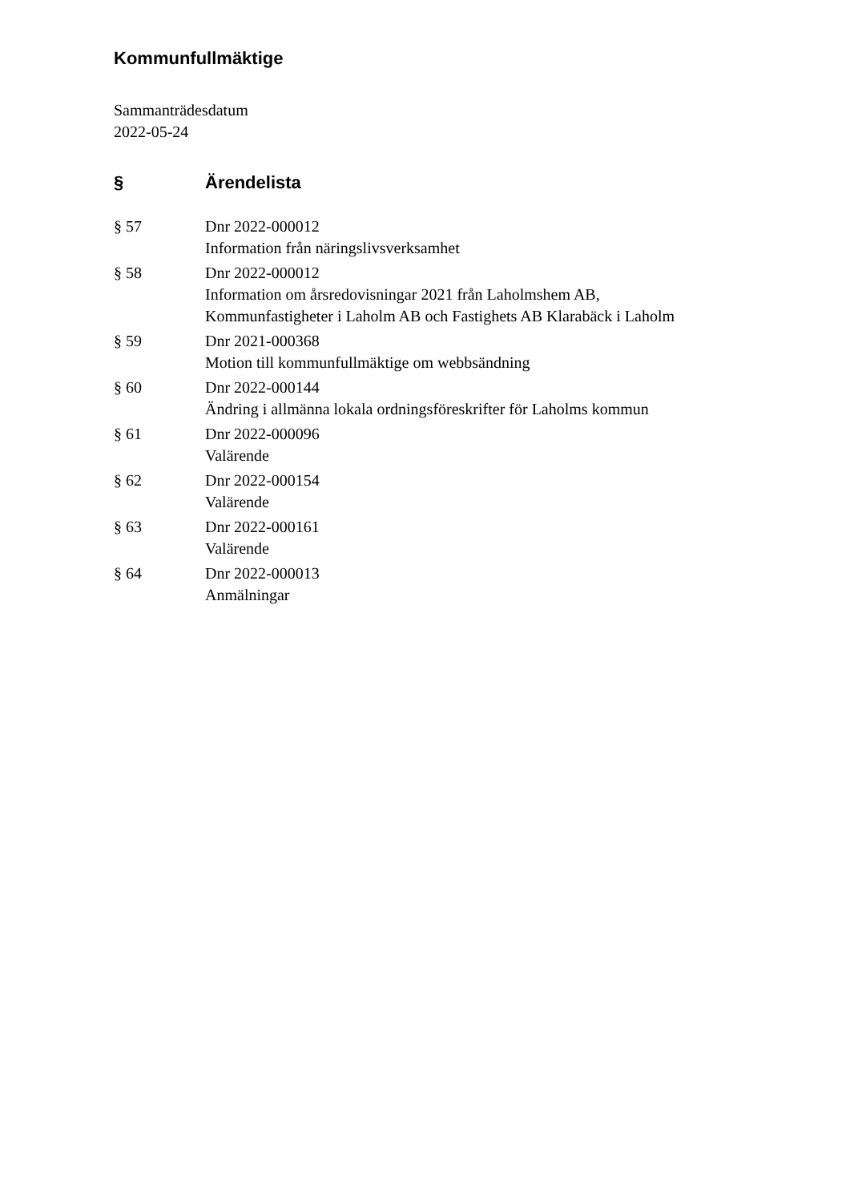Kommunfullmäktige
Sammanträdesdatum
2022-05-24
| § | Ärendelista |
| --- | --- |
| § 57 | Dnr 2022-000012 Information från näringslivsverksamhet |
| § 58 | Dnr 2022-000012 Information om årsredovisningar 2021 från Laholmshem AB, Kommunfastigheter i Laholm AB och Fastighets AB Klarabäck i Laholm |
| § 59 | Dnr 2021-000368 Motion till kommunfullmäktige om webbsändning |
| § 60 | Dnr 2022-000144 Ändring i allmänna lokala ordningsföreskrifter för Laholms kommun |
| § 61 | Dnr 2022-000096 Valärende |
| § 62 | Dnr 2022-000154 Valärende |
| § 63 | Dnr 2022-000161 Valärende |
| § 64 | Dnr 2022-000013 Anmälningar |